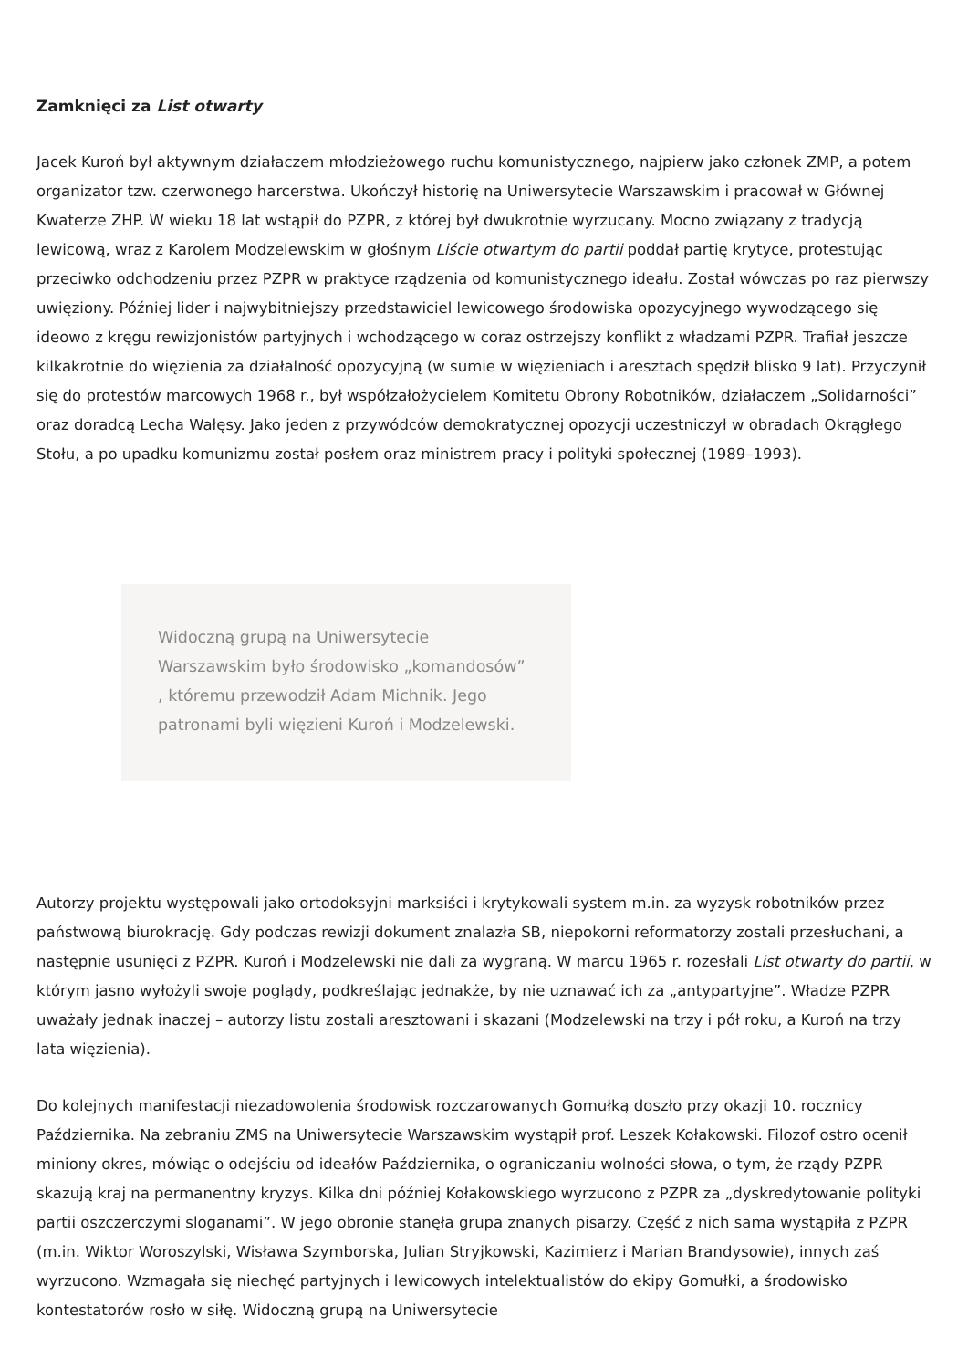Zamknięci za List otwarty
Jacek Kuroń był aktywnym działaczem młodzieżowego ruchu komunistycznego, najpierw jako członek ZMP, a potem organizator tzw. czerwonego harcerstwa. Ukończył historię na Uniwersytecie Warszawskim i pracował w Głównej Kwaterze ZHP. W wieku 18 lat wstąpił do PZPR, z której był dwukrotnie wyrzucany. Mocno związany z tradycją lewicową, wraz z Karolem Modzelewskim w głośnym Liście otwartym do partii poddał partię krytyce, protestując przeciwko odchodzeniu przez PZPR w praktyce rządzenia od komunistycznego ideału. Został wówczas po raz pierwszy uwięziony. Później lider i najwybitniejszy przedstawiciel lewicowego środowiska opozycyjnego wywodzącego się ideowo z kręgu rewizjonistów partyjnych i wchodzącego w coraz ostrzejszy konflikt z władzami PZPR. Trafiał jeszcze kilkakrotnie do więzienia za działalność opozycyjną (w sumie w więzieniach i aresztach spędził blisko 9 lat). Przyczynił się do protestów marcowych 1968 r., był współzałożycielem Komitetu Obrony Robotników, działaczem „Solidarności” oraz doradcą Lecha Wałęsy. Jako jeden z przywódców demokratycznej opozycji uczestniczył w obradach Okrągłego Stołu, a po upadku komunizmu został posłem oraz ministrem pracy i polityki społecznej (1989–1993).
Widoczną grupą na Uniwersytecie Warszawskim było środowisko „komandosów” , któremu przewodził Adam Michnik. Jego patronami byli więzieni Kuroń i Modzelewski.
Autorzy projektu występowali jako ortodoksyjni marksiści i krytykowali system m.in. za wyzysk robotników przez państwową biurokrację. Gdy podczas rewizji dokument znalazła SB, niepokorni reformatorzy zostali przesłuchani, a następnie usunięci z PZPR. Kuroń i Modzelewski nie dali za wygraną. W marcu 1965 r. rozesłali List otwarty do partii, w którym jasno wyłożyli swoje poglądy, podkreślając jednakże, by nie uznawać ich za „antypartyjne”. Władze PZPR uważały jednak inaczej – autorzy listu zostali aresztowani i skazani (Modzelewski na trzy i pół roku, a Kuroń na trzy lata więzienia).
Do kolejnych manifestacji niezadowolenia środowisk rozczarowanych Gomułką doszło przy okazji 10. rocznicy Października. Na zebraniu ZMS na Uniwersytecie Warszawskim wystąpił prof. Leszek Kołakowski. Filozof ostro ocenił miniony okres, mówiąc o odejściu od ideałów Października, o ograniczaniu wolności słowa, o tym, że rządy PZPR skazują kraj na permanentny kryzys. Kilka dni później Kołakowskiego wyrzucono z PZPR za „dyskredytowanie polityki partii oszczerczymi sloganami”. W jego obronie stanęła grupa znanych pisarzy. Część z nich sama wystąpiła z PZPR (m.in. Wiktor Woroszylski, Wisława Szymborska, Julian Stryjkowski, Kazimierz i Marian Brandysowie), innych zaś wyrzucono. Wzmagała się niechęć partyjnych i lewicowych intelektualistów do ekipy Gomułki, a środowisko kontestatorów rosło w siłę. Widoczną grupą na Uniwersytecie